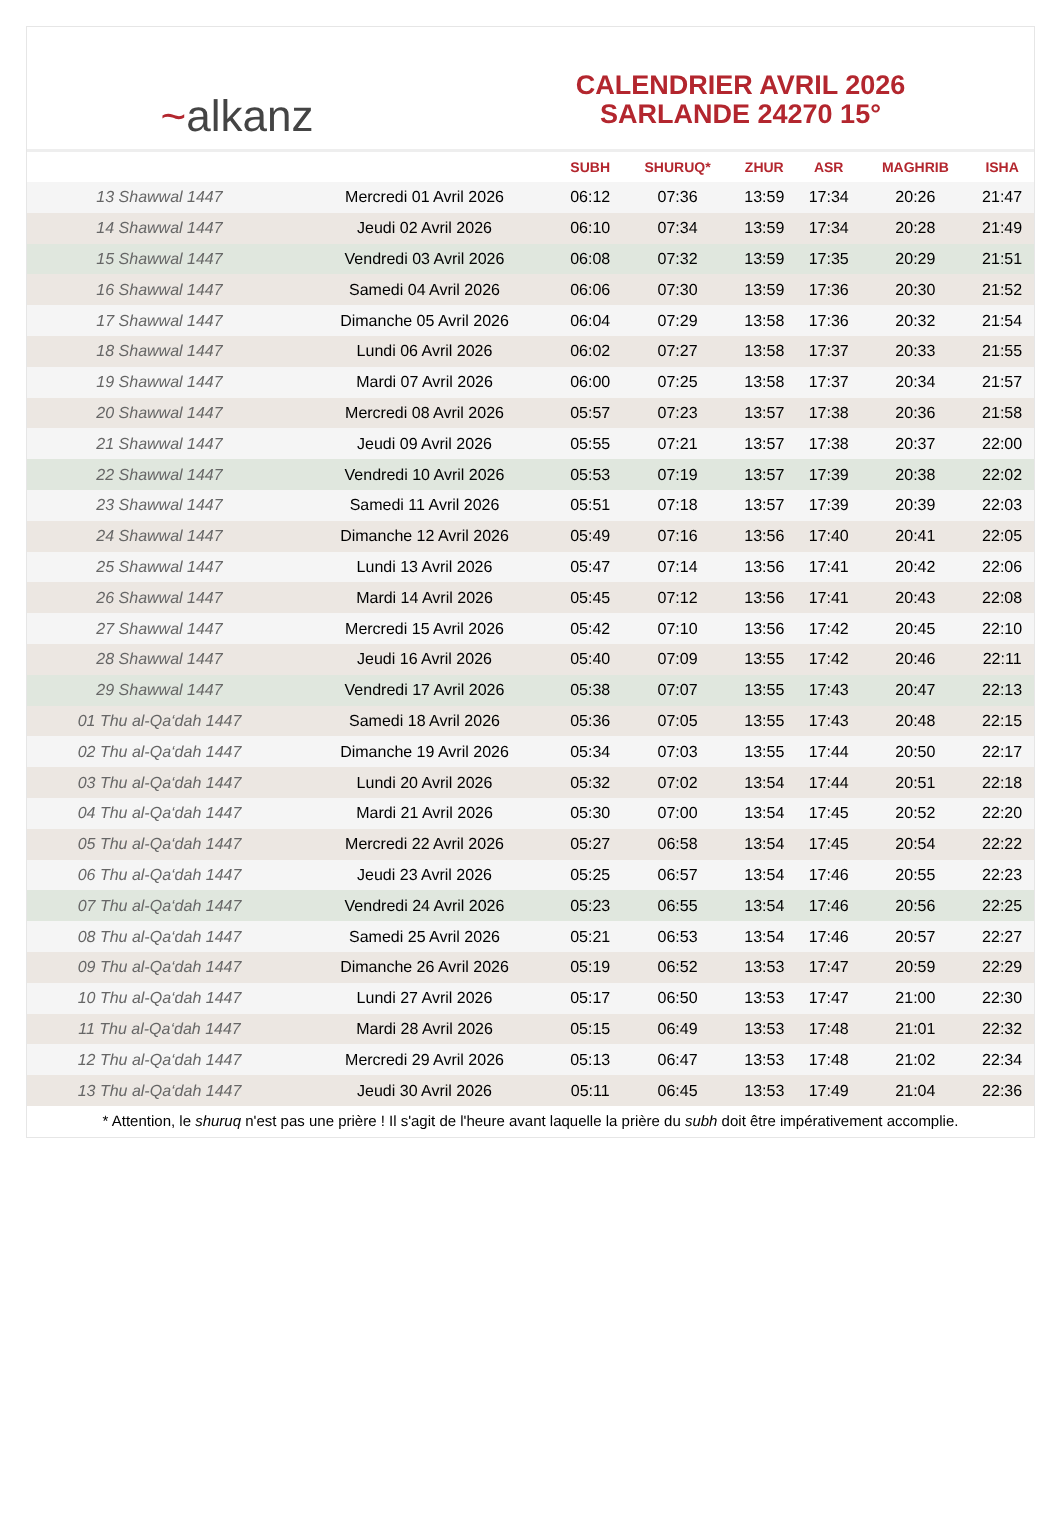~ alkanz
CALENDRIER AVRIL 2026
SARLANDE 24270 15°
| | | SUBH | SHURUQ* | ZHUR | ASR | MAGHRIB | ISHA |
| --- | --- | --- | --- | --- | --- | --- | --- |
| 13 Shawwal 1447 | Mercredi 01 Avril 2026 | 06:12 | 07:36 | 13:59 | 17:34 | 20:26 | 21:47 |
| 14 Shawwal 1447 | Jeudi 02 Avril 2026 | 06:10 | 07:34 | 13:59 | 17:34 | 20:28 | 21:49 |
| 15 Shawwal 1447 | Vendredi 03 Avril 2026 | 06:08 | 07:32 | 13:59 | 17:35 | 20:29 | 21:51 |
| 16 Shawwal 1447 | Samedi 04 Avril 2026 | 06:06 | 07:30 | 13:59 | 17:36 | 20:30 | 21:52 |
| 17 Shawwal 1447 | Dimanche 05 Avril 2026 | 06:04 | 07:29 | 13:58 | 17:36 | 20:32 | 21:54 |
| 18 Shawwal 1447 | Lundi 06 Avril 2026 | 06:02 | 07:27 | 13:58 | 17:37 | 20:33 | 21:55 |
| 19 Shawwal 1447 | Mardi 07 Avril 2026 | 06:00 | 07:25 | 13:58 | 17:37 | 20:34 | 21:57 |
| 20 Shawwal 1447 | Mercredi 08 Avril 2026 | 05:57 | 07:23 | 13:57 | 17:38 | 20:36 | 21:58 |
| 21 Shawwal 1447 | Jeudi 09 Avril 2026 | 05:55 | 07:21 | 13:57 | 17:38 | 20:37 | 22:00 |
| 22 Shawwal 1447 | Vendredi 10 Avril 2026 | 05:53 | 07:19 | 13:57 | 17:39 | 20:38 | 22:02 |
| 23 Shawwal 1447 | Samedi 11 Avril 2026 | 05:51 | 07:18 | 13:57 | 17:39 | 20:39 | 22:03 |
| 24 Shawwal 1447 | Dimanche 12 Avril 2026 | 05:49 | 07:16 | 13:56 | 17:40 | 20:41 | 22:05 |
| 25 Shawwal 1447 | Lundi 13 Avril 2026 | 05:47 | 07:14 | 13:56 | 17:41 | 20:42 | 22:06 |
| 26 Shawwal 1447 | Mardi 14 Avril 2026 | 05:45 | 07:12 | 13:56 | 17:41 | 20:43 | 22:08 |
| 27 Shawwal 1447 | Mercredi 15 Avril 2026 | 05:42 | 07:10 | 13:56 | 17:42 | 20:45 | 22:10 |
| 28 Shawwal 1447 | Jeudi 16 Avril 2026 | 05:40 | 07:09 | 13:55 | 17:42 | 20:46 | 22:11 |
| 29 Shawwal 1447 | Vendredi 17 Avril 2026 | 05:38 | 07:07 | 13:55 | 17:43 | 20:47 | 22:13 |
| 01 Thu al-Qa‘dah 1447 | Samedi 18 Avril 2026 | 05:36 | 07:05 | 13:55 | 17:43 | 20:48 | 22:15 |
| 02 Thu al-Qa‘dah 1447 | Dimanche 19 Avril 2026 | 05:34 | 07:03 | 13:55 | 17:44 | 20:50 | 22:17 |
| 03 Thu al-Qa‘dah 1447 | Lundi 20 Avril 2026 | 05:32 | 07:02 | 13:54 | 17:44 | 20:51 | 22:18 |
| 04 Thu al-Qa‘dah 1447 | Mardi 21 Avril 2026 | 05:30 | 07:00 | 13:54 | 17:45 | 20:52 | 22:20 |
| 05 Thu al-Qa‘dah 1447 | Mercredi 22 Avril 2026 | 05:27 | 06:58 | 13:54 | 17:45 | 20:54 | 22:22 |
| 06 Thu al-Qa‘dah 1447 | Jeudi 23 Avril 2026 | 05:25 | 06:57 | 13:54 | 17:46 | 20:55 | 22:23 |
| 07 Thu al-Qa‘dah 1447 | Vendredi 24 Avril 2026 | 05:23 | 06:55 | 13:54 | 17:46 | 20:56 | 22:25 |
| 08 Thu al-Qa‘dah 1447 | Samedi 25 Avril 2026 | 05:21 | 06:53 | 13:54 | 17:46 | 20:57 | 22:27 |
| 09 Thu al-Qa‘dah 1447 | Dimanche 26 Avril 2026 | 05:19 | 06:52 | 13:53 | 17:47 | 20:59 | 22:29 |
| 10 Thu al-Qa‘dah 1447 | Lundi 27 Avril 2026 | 05:17 | 06:50 | 13:53 | 17:47 | 21:00 | 22:30 |
| 11 Thu al-Qa‘dah 1447 | Mardi 28 Avril 2026 | 05:15 | 06:49 | 13:53 | 17:48 | 21:01 | 22:32 |
| 12 Thu al-Qa‘dah 1447 | Mercredi 29 Avril 2026 | 05:13 | 06:47 | 13:53 | 17:48 | 21:02 | 22:34 |
| 13 Thu al-Qa‘dah 1447 | Jeudi 30 Avril 2026 | 05:11 | 06:45 | 13:53 | 17:49 | 21:04 | 22:36 |
* Attention, le shuruq n'est pas une prière ! Il s'agit de l'heure avant laquelle la prière du subh doit être impérativement accomplie.